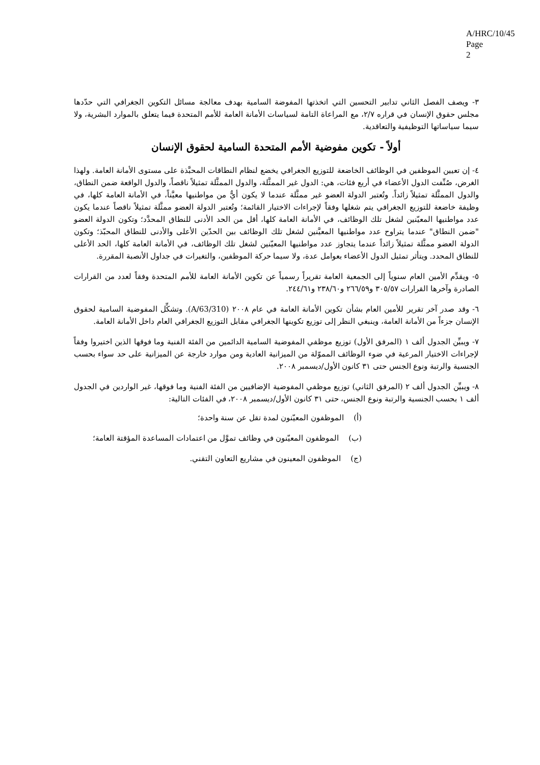A/HRC/10/45
Page 2
٣- ويصف الفصل الثاني تدابير التحسين التي اتخذتها المفوضة السامية بهدف معالجة مسائل التكوين الجغرافي التي حدّدها مجلس حقوق الإنسان في قراره ٢/٧، مع المراعاة التامة لسياسات الأمانة العامة للأمم المتحدة فيما يتعلق بالموارد البشرية، ولا سيما سياساتها التوظيفية والتعاقدية.
أولاً - تكوين مفوضية الأمم المتحدة السامية لحقوق الإنسان
٤- إن تعيين الموظفين في الوظائف الخاضعة للتوزيع الجغرافي يخضع لنظام النطاقات المحبَّذة على مستوى الأمانة العامة. ولهذا الغرض، صُنِّفت الدول الأعضاء في أربع فئات، هي: الدول غير الممثَّلة، والدول الممثَّلة تمثيلاً ناقصاً، والدول الواقعة ضمن النطاق، والدول الممثَّلة تمثيلاً زائداً. وتُعتبر الدولة العضو غير ممثَّلة عندما لا يكون أيٌّ من مواطنيها معيَّناً، في الأمانة العامة كلها، في وظيفة خاضعة للتوزيع الجغرافي يتم شغلها وفقاً لإجراءات الاختيار القائمة؛ وتُعتبر الدولة العضو ممثَّلة تمثيلاً ناقصاً عندما يكون عدد مواطنيها المعيّنين لشغل تلك الوظائف، في الأمانة العامة كلها، أقل من الحد الأدنى للنطاق المحدَّد؛ وتكون الدولة العضو "ضمن النطاق" عندما يتراوح عدد مواطنيها المعيَّنين لشغل تلك الوظائف بين الحدّين الأعلى والأدنى للنطاق المحبّذ؛ وتكون الدولة العضو ممثَّلة تمثيلاً زائداً عندما يتجاوز عدد مواطنيها المعيّنين لشغل تلك الوظائف، في الأمانة العامة كلها، الحد الأعلى للنطاق المحدد. ويتأثر تمثيل الدول الأعضاء بعوامل عدة، ولا سيما حركة الموظفين، والتغيرات في جداول الأنصبة المقررة.
٥- ويقدِّم الأمين العام سنوياً إلى الجمعية العامة تقريراً رسمياً عن تكوين الأمانة العامة للأمم المتحدة وفقاً لعدد من القرارات الصادرة وآخرها القرارات ٣٠٥/٥٧ و٢٦٦/٥٩ و٢٣٨/٦٠ و٢٤٤/٦١.
٦- وقد صدر آخر تقرير للأمين العام بشأن تكوين الأمانة العامة في عام ٢٠٠٨ (A/63/310). وتشكِّل المفوضية السامية لحقوق الإنسان جزءاً من الأمانة العامة، وينبغي النظر إلى توزيع تكوينها الجغرافي مقابل التوزيع الجغرافي العام داخل الأمانة العامة.
٧- ويبيِّن الجدول ألف ١ (المرفق الأول) توزيع موظفي المفوضية السامية الدائمين من الفئة الفنية وما فوقها الذين اختيروا وفقاً لإجراءات الاختيار المرعية في ضوء الوظائف المموّلة من الميزانية العادية ومن موارد خارجة عن الميزانية على حد سواء بحسب الجنسية والرتبة ونوع الجنس حتى ٣١ كانون الأول/ديسمبر ٢٠٠٨.
٨- ويبيِّن الجدول ألف ٢ (المرفق الثاني) توزيع موظفي المفوضية الإضافيين من الفئة الفنية وما فوقها، غير الواردين في الجدول ألف ١ بحسب الجنسية والرتبة ونوع الجنس، حتى ٣١ كانون الأول/ديسمبر ٢٠٠٨، في الفئات التالية:
(أ) الموظفون المعيّنون لمدة تقل عن سنة واحدة؛
(ب) الموظفون المعيّنون في وظائف تموَّل من اعتمادات المساعدة المؤقتة العامة؛
(ج) الموظفون المعينون في مشاريع التعاون التقني.